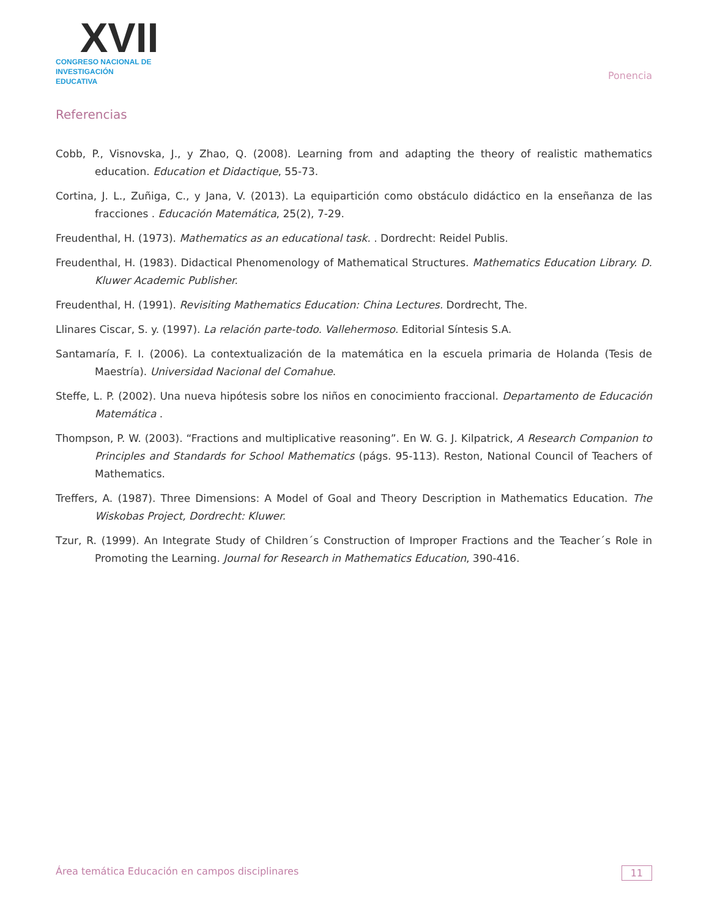XVII
CONGRESO NACIONAL DE
INVESTIGACIÓN EDUCATIVA
Ponencia
Referencias
Cobb, P., Visnovska, J., y Zhao, Q. (2008). Learning from and adapting the theory of realistic mathematics education. Education et Didactique, 55-73.
Cortina, J. L., Zuñiga, C., y Jana, V. (2013). La equipartición como obstáculo didáctico en la enseñanza de las fracciones . Educación Matemática, 25(2), 7-29.
Freudenthal, H. (1973). Mathematics as an educational task. . Dordrecht: Reidel Publis.
Freudenthal, H. (1983). Didactical Phenomenology of Mathematical Structures. Mathematics Education Library. D. Kluwer Academic Publisher.
Freudenthal, H. (1991). Revisiting Mathematics Education: China Lectures. Dordrecht, The.
Llinares Ciscar, S. y. (1997). La relación parte-todo. Vallehermoso. Editorial Síntesis S.A.
Santamaría, F. I. (2006). La contextualización de la matemática en la escuela primaria de Holanda (Tesis de Maestría). Universidad Nacional del Comahue.
Steffe, L. P. (2002). Una nueva hipótesis sobre los niños en conocimiento fraccional. Departamento de Educación Matemática .
Thompson, P. W. (2003). “Fractions and multiplicative reasoning”. En W. G. J. Kilpatrick, A Research Companion to Principles and Standards for School Mathematics (págs. 95-113). Reston, National Council of Teachers of Mathematics.
Treffers, A. (1987). Three Dimensions: A Model of Goal and Theory Description in Mathematics Education. The Wiskobas Project, Dordrecht: Kluwer.
Tzur, R. (1999). An Integrate Study of Children´s Construction of Improper Fractions and the Teacher´s Role in Promoting the Learning. Journal for Research in Mathematics Education, 390-416.
Área temática Educación en campos disciplinares 11